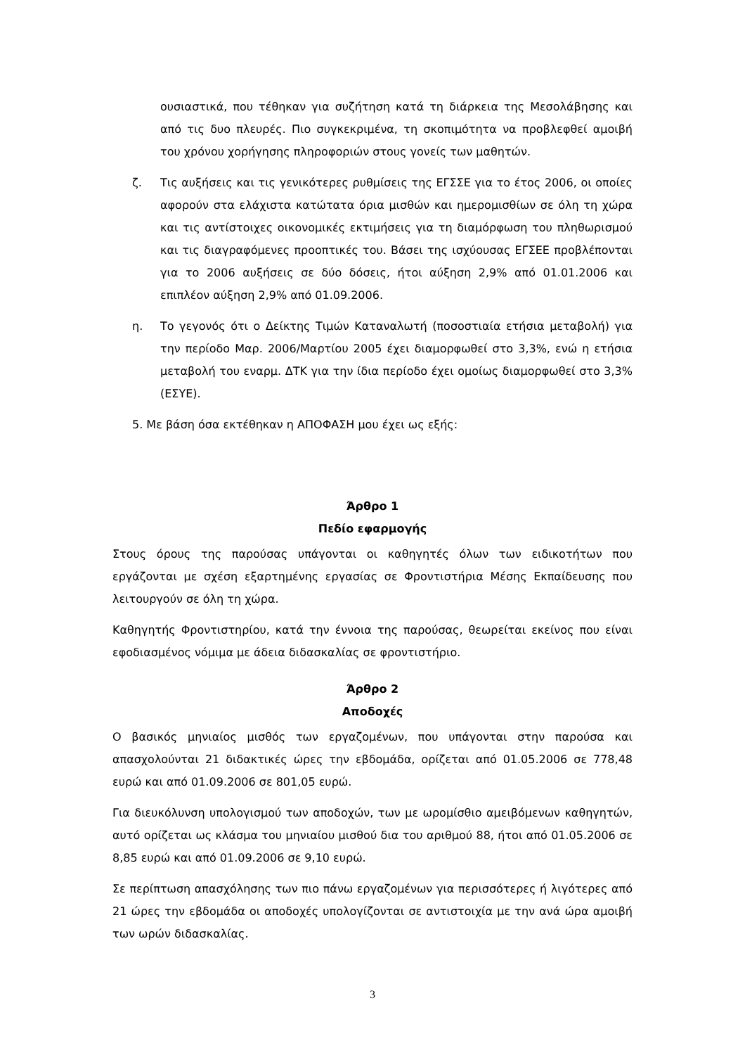ουσιαστικά, που τέθηκαν για συζήτηση κατά τη διάρκεια της Μεσολάβησης και από τις δυο πλευρές. Πιο συγκεκριμένα, τη σκοπιμότητα να προβλεφθεί αμοιβή του χρόνου χορήγησης πληροφοριών στους γονείς των μαθητών.
ζ. Τις αυξήσεις και τις γενικότερες ρυθμίσεις της ΕΓΣΣΕ για το έτος 2006, οι οποίες αφορούν στα ελάχιστα κατώτατα όρια μισθών και ημερομισθίων σε όλη τη χώρα και τις αντίστοιχες οικονομικές εκτιμήσεις για τη διαμόρφωση του πληθωρισμού και τις διαγραφόμενες προοπτικές του. Βάσει της ισχύουσας ΕΓΣΕΕ προβλέπονται για το 2006 αυξήσεις σε δύο δόσεις, ήτοι αύξηση 2,9% από 01.01.2006 και επιπλέον αύξηση 2,9% από 01.09.2006.
η. Το γεγονός ότι ο Δείκτης Τιμών Καταναλωτή (ποσοστιαία ετήσια μεταβολή) για την περίοδο Μαρ. 2006/Μαρτίου 2005 έχει διαμορφωθεί στο 3,3%, ενώ η ετήσια μεταβολή του εναρμ. ΔΤΚ για την ίδια περίοδο έχει ομοίως διαμορφωθεί στο 3,3% (ΕΣΥΕ).
5. Με βάση όσα εκτέθηκαν η ΑΠΟΦΑΣΗ μου έχει ως εξής:
Άρθρο 1
Πεδίο εφαρμογής
Στους όρους της παρούσας υπάγονται οι καθηγητές όλων των ειδικοτήτων που εργάζονται με σχέση εξαρτημένης εργασίας σε Φροντιστήρια Μέσης Εκπαίδευσης που λειτουργούν σε όλη τη χώρα.
Καθηγητής Φροντιστηρίου, κατά την έννοια της παρούσας, θεωρείται εκείνος που είναι εφοδιασμένος νόμιμα με άδεια διδασκαλίας σε φροντιστήριο.
Άρθρο 2
Αποδοχές
Ο βασικός μηνιαίος μισθός των εργαζομένων, που υπάγονται στην παρούσα και απασχολούνται 21 διδακτικές ώρες την εβδομάδα, ορίζεται από 01.05.2006 σε 778,48 ευρώ και από 01.09.2006 σε 801,05 ευρώ.
Για διευκόλυνση υπολογισμού των αποδοχών, των με ωρομίσθιο αμειβόμενων καθηγητών, αυτό ορίζεται ως κλάσμα του μηνιαίου μισθού δια του αριθμού 88, ήτοι από 01.05.2006 σε 8,85 ευρώ και από 01.09.2006 σε 9,10 ευρώ.
Σε περίπτωση απασχόλησης των πιο πάνω εργαζομένων για περισσότερες ή λιγότερες από 21 ώρες την εβδομάδα οι αποδοχές υπολογίζονται σε αντιστοιχία με την ανά ώρα αμοιβή των ωρών διδασκαλίας.
3